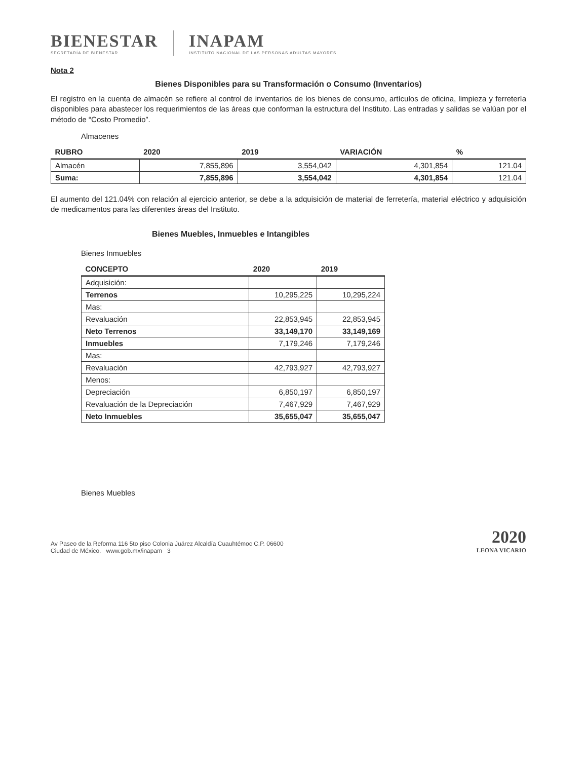BIENESTAR
SECRETARÍA DE BIENESTAR
INAPAM
INSTITUTO NACIONAL DE LAS PERSONAS ADULTAS MAYORES
Nota 2
Bienes Disponibles para su Transformación o Consumo (Inventarios)
El registro en la cuenta de almacén se refiere al control de inventarios de los bienes de consumo, artículos de oficina, limpieza y ferretería disponibles para abastecer los requerimientos de las áreas que conforman la estructura del Instituto. Las entradas y salidas se valúan por el método de “Costo Promedio”.
Almacenes
| RUBRO | 2020 | 2019 | VARIACIÓN | % |
| --- | --- | --- | --- | --- |
| Almacén | 7,855,896 | 3,554,042 | 4,301,854 | 121.04 |
| Suma: | 7,855,896 | 3,554,042 | 4,301,854 | 121.04 |
El aumento del 121.04% con relación al ejercicio anterior, se debe a la adquisición de material de ferretería, material eléctrico y adquisición de medicamentos para las diferentes áreas del Instituto.
Bienes Muebles, Inmuebles e Intangibles
Bienes Inmuebles
| CONCEPTO | 2020 | 2019 |
| --- | --- | --- |
| Adquisición: | | |
| Terrenos | 10,295,225 | 10,295,224 |
| Mas: | | |
| Revaluación | 22,853,945 | 22,853,945 |
| Neto Terrenos | 33,149,170 | 33,149,169 |
| Inmuebles | 7,179,246 | 7,179,246 |
| Mas: | | |
| Revaluación | 42,793,927 | 42,793,927 |
| Menos: | | |
| Depreciación | 6,850,197 | 6,850,197 |
| Revaluación de la Depreciación | 7,467,929 | 7,467,929 |
| Neto Inmuebles | 35,655,047 | 35,655,047 |
Bienes Muebles
Av Paseo de la Reforma 116 5to piso Colonia Juárez Alcaldía Cuauhtémoc C.P. 06600
Ciudad de México. www.gob.mx/inapam 3
2020
LEONA VICARIO